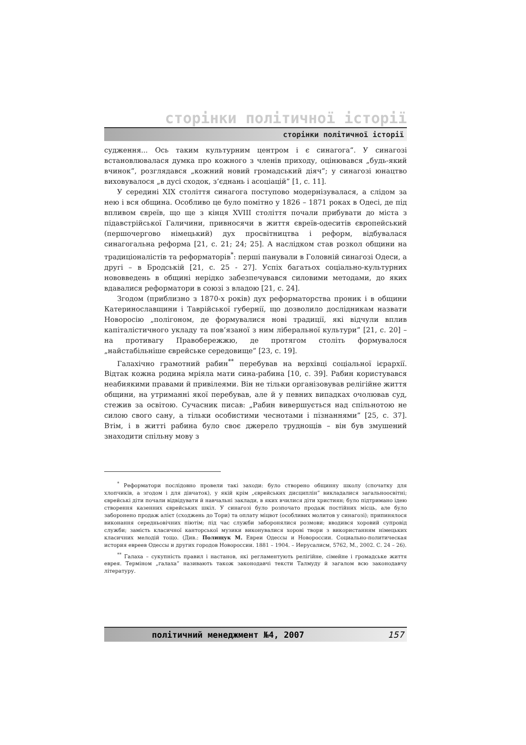сторінки політичної історії
сторінки політичної історії
судження... Ось таким культурним центром і є синагога”. У синагозі встановлювалася думка про кожного з членів приходу, оцінювався „будь-який вчинок”, розглядався „кожний новий громадський діяч”; у синагозі юнацтво виховувалося „в дусі сходок, з’єднань і асоціацій” [1, с. 11].
У середині XIX століття синагога поступово модернізувалася, а слідом за нею і вся община. Особливо це було помітно у 1826 – 1871 роках в Одесі, де під впливом євреїв, що ще з кінця XVIII століття почали прибувати до міста з підавстрійської Галичини, привносячи в життя євреїв-одеситів європейський (першочергово німецький) дух просвітництва і реформ, відбувалася синагогальна реформа [21, с. 21; 24; 25]. А наслідком став розкол общини на традиціоналістів та реформаторів<sup>*</sup>: перші панували в Головній синагозі Одеси, а другі – в Бродській [21, с. 25 - 27]. Успіх багатьох соціально-культурних нововведень в общині нерідко забезпечувався силовими методами, до яких вдавалися реформатори в союзі з владою [21, с. 24].
Згодом (приблизно з 1870-х років) дух реформаторства проник і в общини Катеринославщини і Таврійської губернії, що дозволило дослідникам назвати Новоросію „полігоном, де формувалися нові традиції, які відчули вплив капіталістичного укладу та пов’язаної з ним ліберальної культури” [21, с. 20] – на противагу Правобережжю, де протягом століть формувалося „найстабільніше єврейське середовище” [23, с. 19].
Галахічно грамотний рабин<sup>**</sup> перебував на верхівці соціальної ієрархії. Відтак кожна родина мріяла мати сина-рабина [10, с. 39]. Рабин користувався неабиякими правами й привілеями. Він не тільки організовував релігійне життя общини, на утриманні якої перебував, але й у певних випадках очолював суд, стежив за освітою. Сучасник писав: „Рабин вивершується над спільнотою не силою свого сану, а тільки особистими чеснотами і пізнаннями” [25, с. 37]. Втім, і в житті рабина було своє джерело труднощів – він був змушений знаходити спільну мову з
<sup>*</sup> Реформатори послідовно провели такі заходи: було створено общинну школу (спочатку для хлопчиків, а згодом і для дівчаток), у якій крім „єврейських дисциплін” викладалися загальноосвітні; єврейські діти почали відвідувати й навчальні заклади, в яких вчилися діти християн; було підтримано ідею створення казенних єврейських шкіл. У синагозі було розпочато продаж постійних місць, але було заборонено продаж алієт (сходжень до Тори) та оплату міцвот (особливих молитов у синагозі); припинялося виконання середньовічних піютім; під час служби заборонялися розмови; вводився хоровий супровід служби; замість класичної канторської музики виконувалися хорові твори з використанням німецьких класичних мелодій тощо. (Див.: Полищук М. Евреи Одессы и Новороссии. Социально-политическая история евреев Одессы и других городов Новороссии. 1881 – 1904. – Иерусалисм, 5762, М., 2002. С. 24 – 26).
<sup>**</sup> Галаха – сукупність правил і настанов, які регламентують релігійне, сімейне і громадське життя еврея. Терміном „галаха” називають також законодавчі тексти Талмуду й загалом всю законодавчу літературу.
політичний менеджмент №4, 2007 157